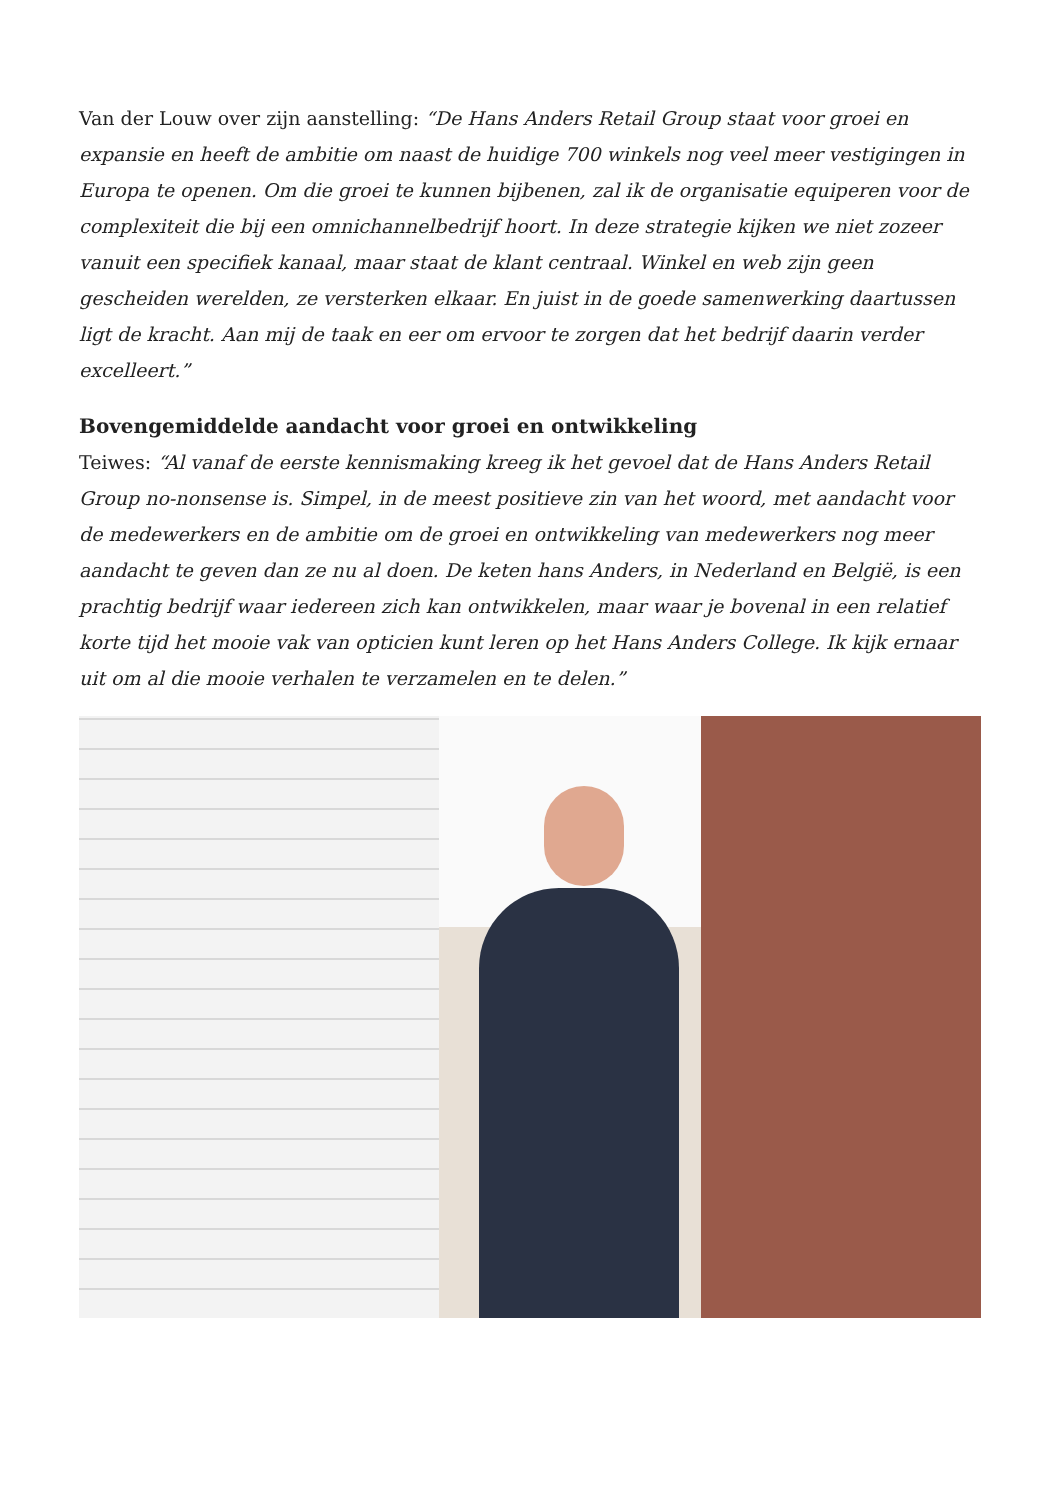Van der Louw over zijn aanstelling: “De Hans Anders Retail Group staat voor groei en expansie en heeft de ambitie om naast de huidige 700 winkels nog veel meer vestigingen in Europa te openen. Om die groei te kunnen bijbenen, zal ik de organisatie equiperen voor de complexiteit die bij een omnichannelbedrijf hoort. In deze strategie kijken we niet zozeer vanuit een specifiek kanaal, maar staat de klant centraal. Winkel en web zijn geen gescheiden werelden, ze versterken elkaar. En juist in de goede samenwerking daartussen ligt de kracht. Aan mij de taak en eer om ervoor te zorgen dat het bedrijf daarin verder excelleert.”
Bovengemiddelde aandacht voor groei en ontwikkeling
Teiwes: “Al vanaf de eerste kennismaking kreeg ik het gevoel dat de Hans Anders Retail Group no-nonsense is. Simpel, in de meest positieve zin van het woord, met aandacht voor de medewerkers en de ambitie om de groei en ontwikkeling van medewerkers nog meer aandacht te geven dan ze nu al doen. De keten hans Anders, in Nederland en België, is een prachtig bedrijf waar iedereen zich kan ontwikkelen, maar waar je bovenal in een relatief korte tijd het mooie vak van opticien kunt leren op het Hans Anders College. Ik kijk ernaar uit om al die mooie verhalen te verzamelen en te delen.”